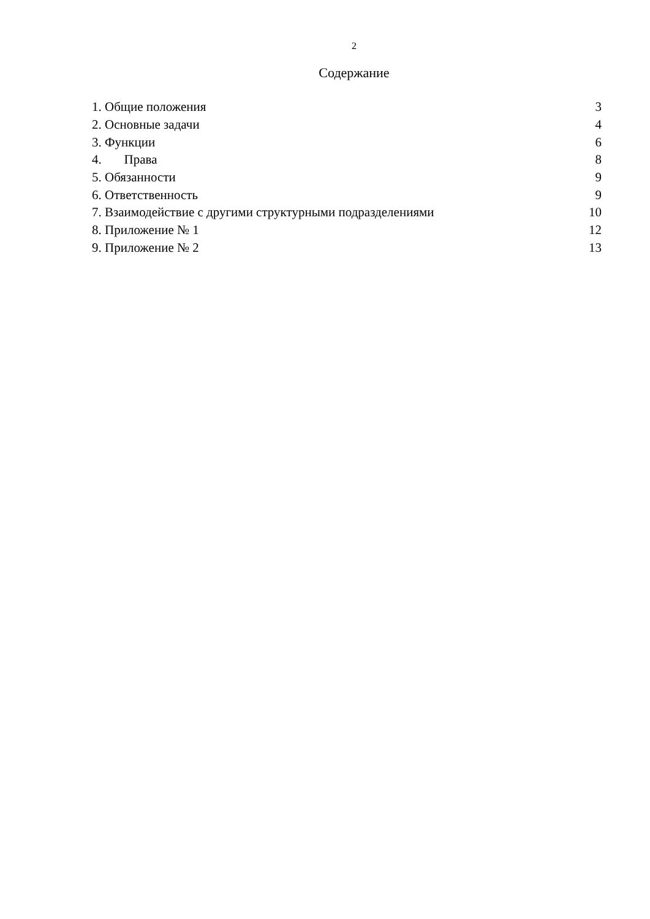2
Содержание
| 1. Общие положения | 3 |
| 2. Основные задачи | 4 |
| 3. Функции | 6 |
| 4. Права | 8 |
| 5. Обязанности | 9 |
| 6. Ответственность | 9 |
| 7. Взаимодействие с другими структурными подразделениями | 10 |
| 8. Приложение № 1 | 12 |
| 9. Приложение № 2 | 13 |